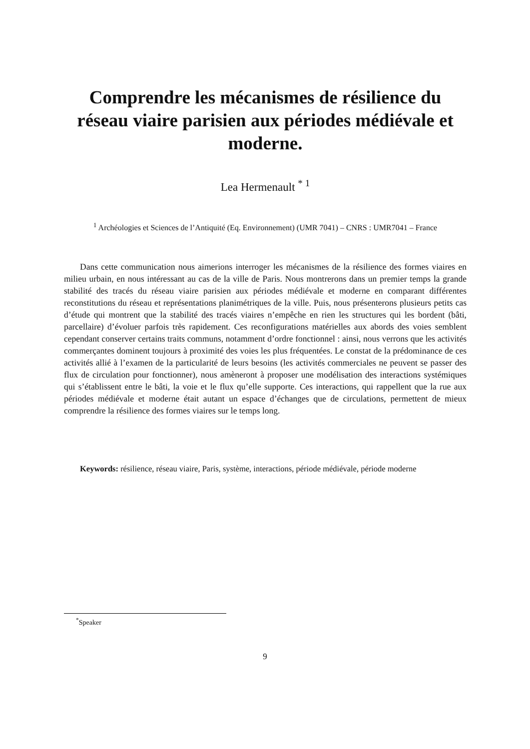Comprendre les mécanismes de résilience du réseau viaire parisien aux périodes médiévale et moderne.
Lea Hermenault <sup>* 1</sup>
<sup>1</sup> Archéologies et Sciences de l’Antiquité (Eq. Environnement) (UMR 7041) – CNRS : UMR7041 – France
Dans cette communication nous aimerions interroger les mécanismes de la résilience des formes viaires en milieu urbain, en nous intéressant au cas de la ville de Paris. Nous montrerons dans un premier temps la grande stabilité des tracés du réseau viaire parisien aux périodes médiévale et moderne en comparant différentes reconstitutions du réseau et représentations planimétriques de la ville. Puis, nous présenterons plusieurs petits cas d’étude qui montrent que la stabilité des tracés viaires n’empêche en rien les structures qui les bordent (bâti, parcellaire) d’évoluer parfois très rapidement. Ces reconfigurations matérielles aux abords des voies semblent cependant conserver certains traits communs, notamment d’ordre fonctionnel : ainsi, nous verrons que les activités commerçantes dominent toujours à proximité des voies les plus fréquentées. Le constat de la prédominance de ces activités allié à l’examen de la particularité de leurs besoins (les activités commerciales ne peuvent se passer des flux de circulation pour fonctionner), nous amèneront à proposer une modélisation des interactions systémiques qui s’établissent entre le bâti, la voie et le flux qu’elle supporte. Ces interactions, qui rappellent que la rue aux périodes médiévale et moderne était autant un espace d’échanges que de circulations, permettent de mieux comprendre la résilience des formes viaires sur le temps long.
Keywords: résilience, réseau viaire, Paris, système, interactions, période médiévale, période moderne
<sup>*</sup> Speaker
9